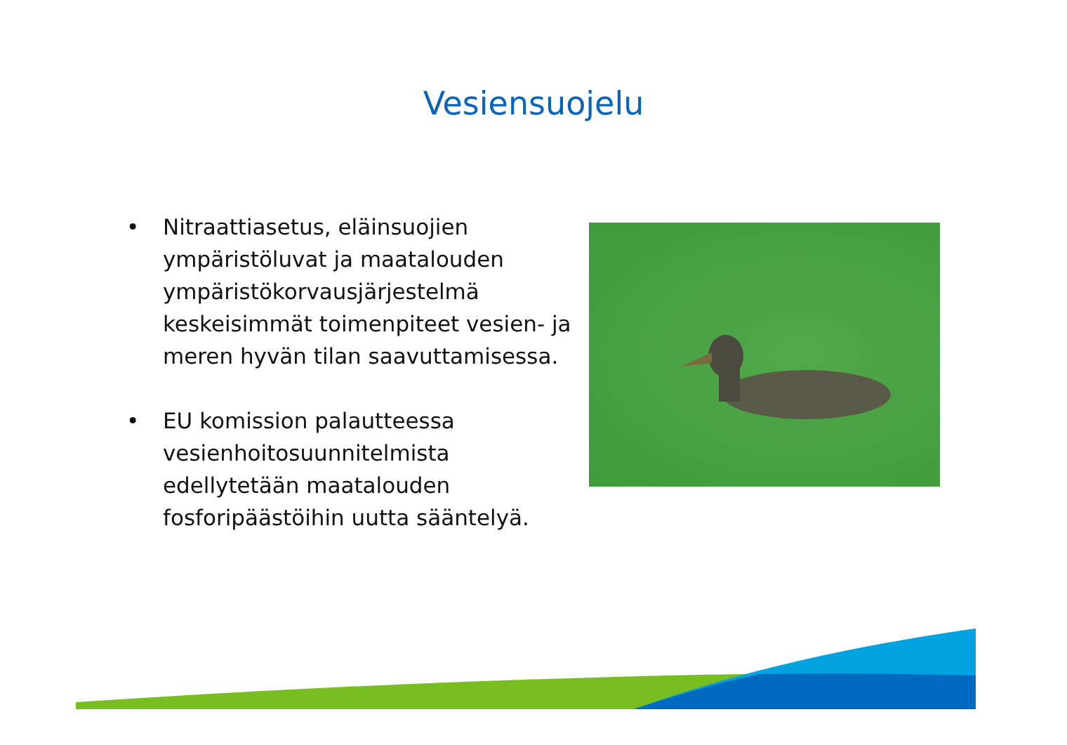Vesiensuojelu
• Nitraattiasetus, eläinsuojien ympäristöluvat ja maatalouden ympäristökorvausjärjestelmä keskeisimmät toimenpiteet vesien- ja meren hyvän tilan saavuttamisessa.
• EU komission palautteessa vesienhoitosuunnitelmista edellytetään maatalouden fosforipäästöihin uutta sääntelyä.